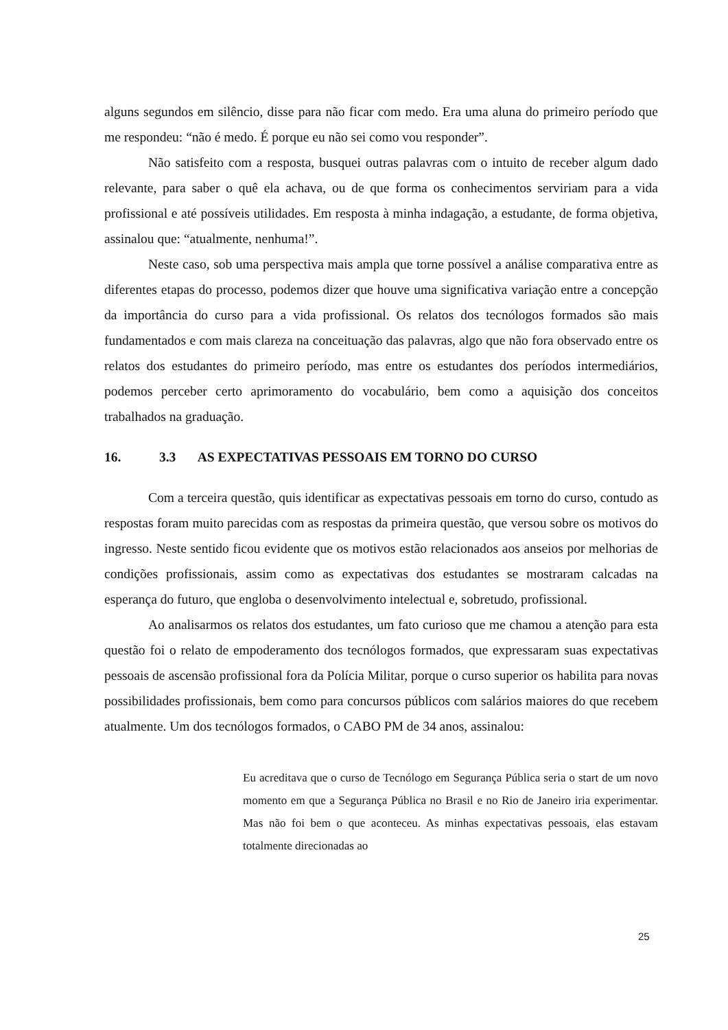alguns segundos em silêncio, disse para não ficar com medo. Era uma aluna do primeiro período que me respondeu: “não é medo. É porque eu não sei como vou responder”.
Não satisfeito com a resposta, busquei outras palavras com o intuito de receber algum dado relevante, para saber o quê ela achava, ou de que forma os conhecimentos serviriam para a vida profissional e até possíveis utilidades. Em resposta à minha indagação, a estudante, de forma objetiva, assinalou que: “atualmente, nenhuma!”.
Neste caso, sob uma perspectiva mais ampla que torne possível a análise comparativa entre as diferentes etapas do processo, podemos dizer que houve uma significativa variação entre a concepção da importância do curso para a vida profissional. Os relatos dos tecnólogos formados são mais fundamentados e com mais clareza na conceituação das palavras, algo que não fora observado entre os relatos dos estudantes do primeiro período, mas entre os estudantes dos períodos intermediários, podemos perceber certo aprimoramento do vocabulário, bem como a aquisição dos conceitos trabalhados na graduação.
16. 3.3 AS EXPECTATIVAS PESSOAIS EM TORNO DO CURSO
Com a terceira questão, quis identificar as expectativas pessoais em torno do curso, contudo as respostas foram muito parecidas com as respostas da primeira questão, que versou sobre os motivos do ingresso. Neste sentido ficou evidente que os motivos estão relacionados aos anseios por melhorias de condições profissionais, assim como as expectativas dos estudantes se mostraram calcadas na esperança do futuro, que engloba o desenvolvimento intelectual e, sobretudo, profissional.
Ao analisarmos os relatos dos estudantes, um fato curioso que me chamou a atenção para esta questão foi o relato de empoderamento dos tecnólogos formados, que expressaram suas expectativas pessoais de ascensão profissional fora da Polícia Militar, porque o curso superior os habilita para novas possibilidades profissionais, bem como para concursos públicos com salários maiores do que recebem atualmente. Um dos tecnólogos formados, o CABO PM de 34 anos, assinalou:
Eu acreditava que o curso de Tecnólogo em Segurança Pública seria o start de um novo momento em que a Segurança Pública no Brasil e no Rio de Janeiro iria experimentar. Mas não foi bem o que aconteceu. As minhas expectativas pessoais, elas estavam totalmente direcionadas ao
25